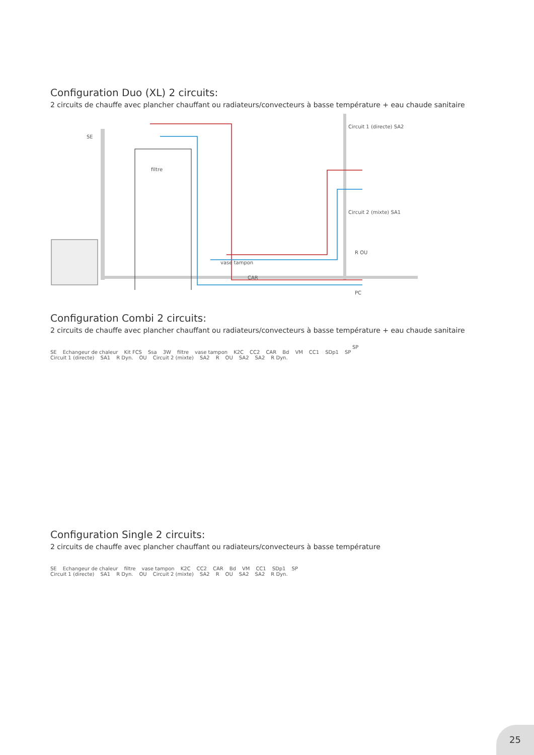Configuration Duo (XL) 2 circuits:
2 circuits de chauffe avec plancher chauffant ou radiateurs/convecteurs à basse température + eau chaude sanitaire
SE
filtre
vase tampon
CAR
SP
Circuit 1 (directe) SA2
Circuit 2 (mixte) SA1
R OU
PC
Configuration Combi 2 circuits:
2 circuits de chauffe avec plancher chauffant ou radiateurs/convecteurs à basse température + eau chaude sanitaire
SE Echangeur de chaleur Kit FCS Ssa 3W filtre vase tampon K2C CC2 CAR Bd VM CC1 SDp1 SP
Circuit 1 (directe) SA1 R Dyn. OU Circuit 2 (mixte) SA2 R OU SA2 SA2 R Dyn.
Configuration Single 2 circuits:
2 circuits de chauffe avec plancher chauffant ou radiateurs/convecteurs à basse température
SE Echangeur de chaleur filtre vase tampon K2C CC2 CAR Bd VM CC1 SDp1 SP
Circuit 1 (directe) SA1 R Dyn. OU Circuit 2 (mixte) SA2 R OU SA2 SA2 R Dyn.
25